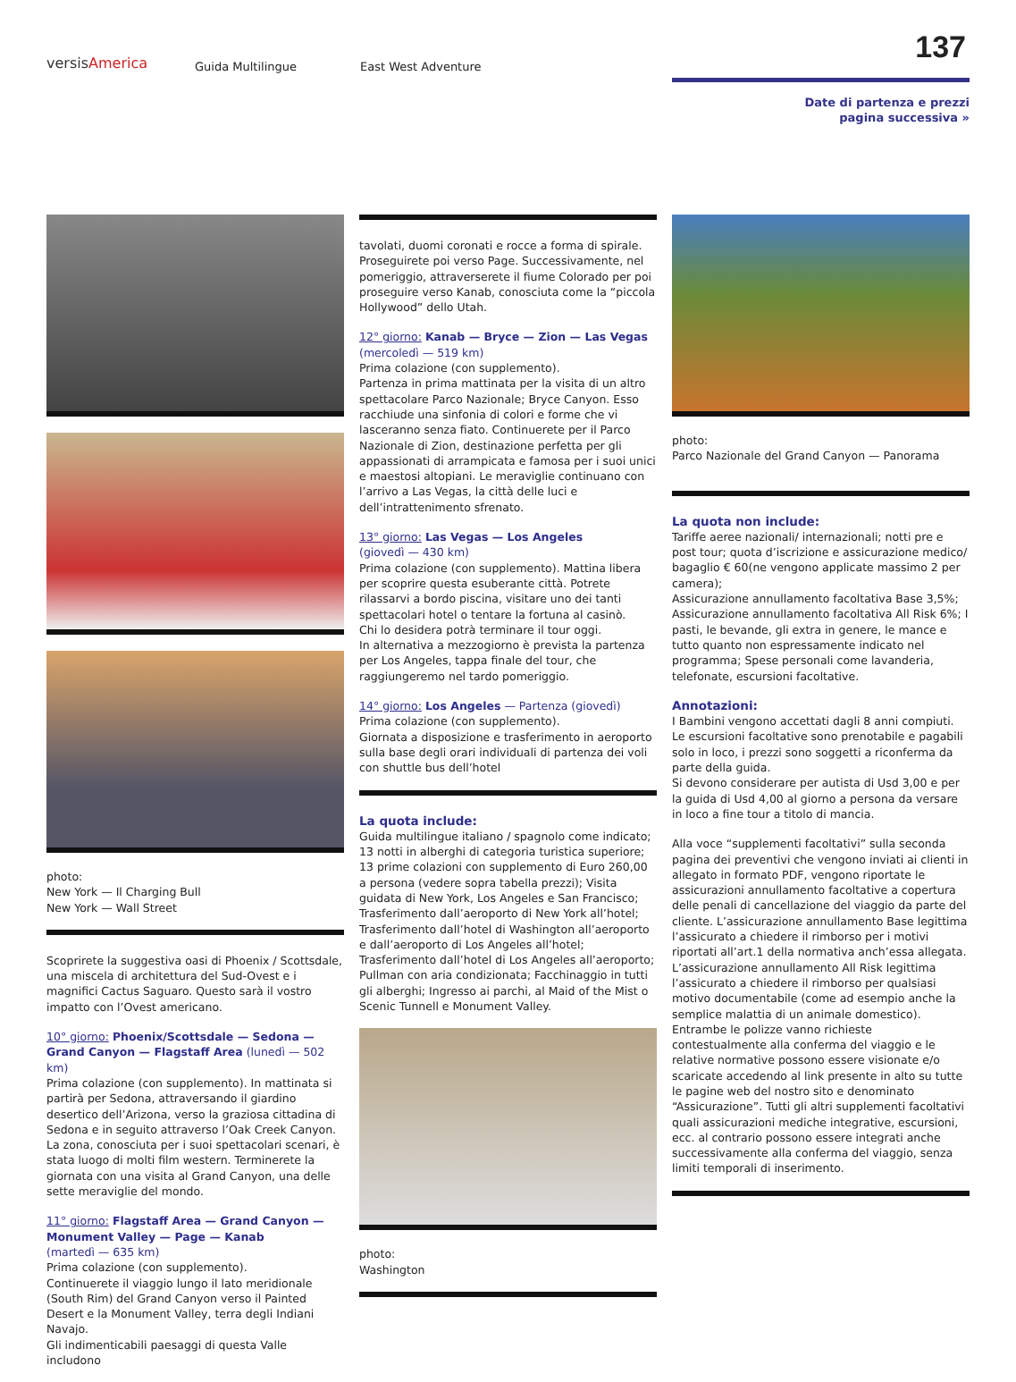versisAmerica Guida Multilingue East West Adventure 137
Date di partenza e prezzi
pagina successiva »
photo:
New York — Il Charging Bull
New York — Wall Street
Scoprirete la suggestiva oasi di Phoenix / Scottsdale, una miscela di architettura del Sud-Ovest e i magnifici Cactus Saguaro. Questo sarà il vostro impatto con l’Ovest americano.
10° giorno: Phoenix/Scottsdale — Sedona — Grand Canyon — Flagstaff Area (lunedì — 502 km)
Prima colazione (con supplemento). In mattinata si partirà per Sedona, attraversando il giardino desertico dell’Arizona, verso la graziosa cittadina di Sedona e in seguito attraverso l’Oak Creek Canyon. La zona, conosciuta per i suoi spettacolari scenari, è stata luogo di molti film western. Terminerete la giornata con una visita al Grand Canyon, una delle sette meraviglie del mondo.
11° giorno: Flagstaff Area — Grand Canyon — Monument Valley — Page — Kanab
(martedì — 635 km)
Prima colazione (con supplemento).
Continuerete il viaggio lungo il lato meridionale (South Rim) del Grand Canyon verso il Painted Desert e la Monument Valley, terra degli Indiani Navajo.
Gli indimenticabili paesaggi di questa Valle includono
tavolati, duomi coronati e rocce a forma di spirale. Proseguirete poi verso Page. Successivamente, nel pomeriggio, attraverserete il fiume Colorado per poi proseguire verso Kanab, conosciuta come la “piccola Hollywood” dello Utah.
12° giorno: Kanab — Bryce — Zion — Las Vegas
(mercoledì — 519 km)
Prima colazione (con supplemento).
Partenza in prima mattinata per la visita di un altro spettacolare Parco Nazionale; Bryce Canyon. Esso racchiude una sinfonia di colori e forme che vi lasceranno senza fiato. Continuerete per il Parco Nazionale di Zion, destinazione perfetta per gli appassionati di arrampicata e famosa per i suoi unici e maestosi altopiani. Le meraviglie continuano con l’arrivo a Las Vegas, la città delle luci e dell’intrattenimento sfrenato.
13° giorno: Las Vegas — Los Angeles
(giovedì — 430 km)
Prima colazione (con supplemento). Mattina libera per scoprire questa esuberante città. Potrete rilassarvi a bordo piscina, visitare uno dei tanti spettacolari hotel o tentare la fortuna al casinò.
Chi lo desidera potrà terminare il tour oggi.
In alternativa a mezzogiorno è prevista la partenza per Los Angeles, tappa finale del tour, che raggiungeremo nel tardo pomeriggio.
14° giorno: Los Angeles — Partenza (giovedì)
Prima colazione (con supplemento).
Giornata a disposizione e trasferimento in aeroporto sulla base degli orari individuali di partenza dei voli con shuttle bus dell’hotel
La quota include:
Guida multilingue italiano / spagnolo come indicato; 13 notti in alberghi di categoria turistica superiore; 13 prime colazioni con supplemento di Euro 260,00 a persona (vedere sopra tabella prezzi); Visita guidata di New York, Los Angeles e San Francisco; Trasferimento dall’aeroporto di New York all’hotel; Trasferimento dall’hotel di Washington all’aeroporto e dall’aeroporto di Los Angeles all’hotel; Trasferimento dall’hotel di Los Angeles all’aeroporto; Pullman con aria condizionata; Facchinaggio in tutti gli alberghi; Ingresso ai parchi, al Maid of the Mist o Scenic Tunnell e Monument Valley.
photo:
Washington
photo:
Parco Nazionale del Grand Canyon — Panorama
La quota non include:
Tariffe aeree nazionali/ internazionali; notti pre e post tour; quota d’iscrizione e assicurazione medico/ bagaglio € 60(ne vengono applicate massimo 2 per camera);
Assicurazione annullamento facoltativa Base 3,5%; Assicurazione annullamento facoltativa All Risk 6%; I pasti, le bevande, gli extra in genere, le mance e tutto quanto non espressamente indicato nel programma; Spese personali come lavanderia, telefonate, escursioni facoltative.
Annotazioni:
I Bambini vengono accettati dagli 8 anni compiuti. Le escursioni facoltative sono prenotabile e pagabili solo in loco, i prezzi sono soggetti a riconferma da parte della guida.
Si devono considerare per autista di Usd 3,00 e per la guida di Usd 4,00 al giorno a persona da versare in loco a fine tour a titolo di mancia.
Alla voce “supplementi facoltativi” sulla seconda pagina dei preventivi che vengono inviati ai clienti in allegato in formato PDF, vengono riportate le assicurazioni annullamento facoltative a copertura delle penali di cancellazione del viaggio da parte del cliente. L’assicurazione annullamento Base legittima l’assicurato a chiedere il rimborso per i motivi riportati all’art.1 della normativa anch’essa allegata. L’assicurazione annullamento All Risk legittima l’assicurato a chiedere il rimborso per qualsiasi motivo documentabile (come ad esempio anche la semplice malattia di un animale domestico). Entrambe le polizze vanno richieste contestualmente alla conferma del viaggio e le relative normative possono essere visionate e/o scaricate accedendo al link presente in alto su tutte le pagine web del nostro sito e denominato “Assicurazione”. Tutti gli altri supplementi facoltativi quali assicurazioni mediche integrative, escursioni, ecc. al contrario possono essere integrati anche successivamente alla conferma del viaggio, senza limiti temporali di inserimento.